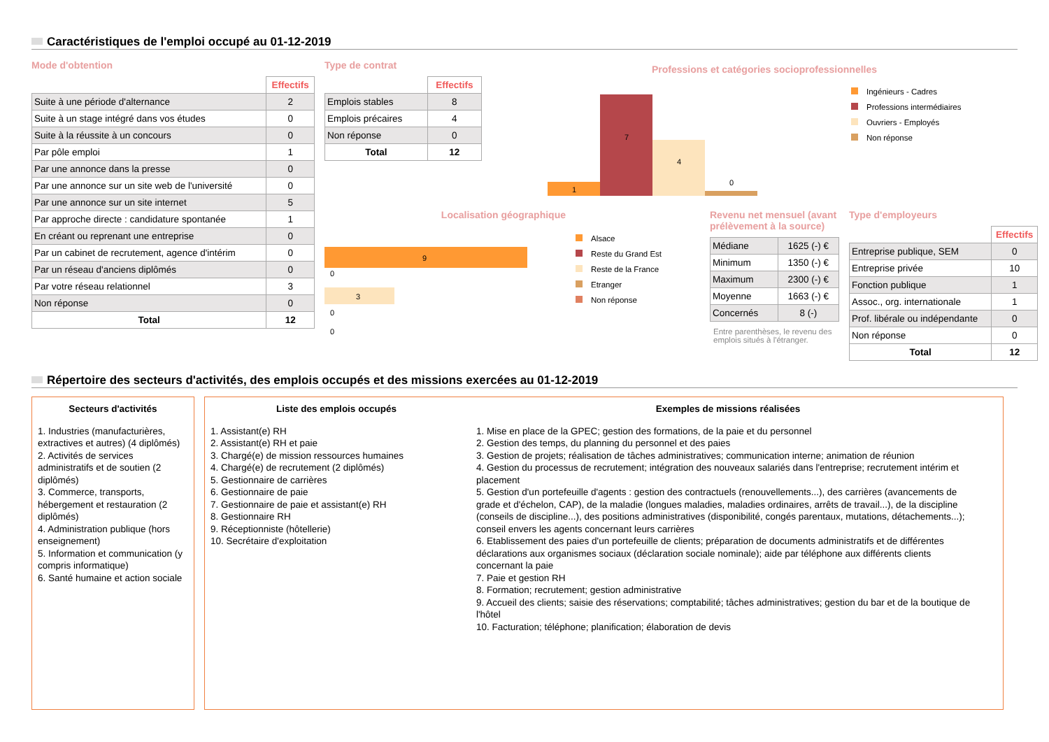Caractéristiques de l'emploi occupé au 01-12-2019
Mode d'obtention
| | Effectifs |
| Suite à une période d'alternance | 2 |
| Suite à un stage intégré dans vos études | 0 |
| Suite à la réussite à un concours | 0 |
| Par pôle emploi | 1 |
| Par une annonce dans la presse | 0 |
| Par une annonce sur un site web de l'université | 0 |
| Par une annonce sur un site internet | 5 |
| Par approche directe : candidature spontanée | 1 |
| En créant ou reprenant une entreprise | 0 |
| Par un cabinet de recrutement, agence d'intérim | 0 |
| Par un réseau d'anciens diplômés | 0 |
| Par votre réseau relationnel | 3 |
| Non réponse | 0 |
| Total | 12 |
Type de contrat
| | Effectifs |
| Emplois stables | 8 |
| Emplois précaires | 4 |
| Non réponse | 0 |
| Total | 12 |
Professions et catégories socioprofessionnelles
1
7
4
0
Ingénieurs - Cadres
Professions intermédiaires
Ouvriers - Employés
Non réponse
Localisation géographique
9
0
3
0
0
Alsace
Reste du Grand Est
Reste de la France
Etranger
Non réponse
Revenu net mensuel (avant prélèvement à la source)
| Médiane | 1625 (-) € |
| Minimum | 1350 (-) € |
| Maximum | 2300 (-) € |
| Moyenne | 1663 (-) € |
| Concernés | 8 (-) |
Entre parenthèses, le revenu des emplois situés à l'étranger.
Type d'employeurs
| | Effectifs |
| Entreprise publique, SEM | 0 |
| Entreprise privée | 10 |
| Fonction publique | 1 |
| Assoc., org. internationale | 1 |
| Prof. libérale ou indépendante | 0 |
| Non réponse | 0 |
| Total | 12 |
Répertoire des secteurs d'activités, des emplois occupés et des missions exercées au 01-12-2019
Secteurs d'activités
1. Industries (manufacturières, extractives et autres) (4 diplômés)
2. Activités de services administratifs et de soutien (2 diplômés)
3. Commerce, transports, hébergement et restauration (2 diplômés)
4. Administration publique (hors enseignement)
5. Information et communication (y compris informatique)
6. Santé humaine et action sociale
Liste des emplois occupés
1. Assistant(e) RH
2. Assistant(e) RH et paie
3. Chargé(e) de mission ressources humaines
4. Chargé(e) de recrutement (2 diplômés)
5. Gestionnaire de carrières
6. Gestionnaire de paie
7. Gestionnaire de paie et assistant(e) RH
8. Gestionnaire RH
9. Réceptionniste (hôtellerie)
10. Secrétaire d'exploitation
Exemples de missions réalisées
1. Mise en place de la GPEC; gestion des formations, de la paie et du personnel
2. Gestion des temps, du planning du personnel et des paies
3. Gestion de projets; réalisation de tâches administratives; communication interne; animation de réunion
4. Gestion du processus de recrutement; intégration des nouveaux salariés dans l'entreprise; recrutement intérim et placement
5. Gestion d'un portefeuille d'agents : gestion des contractuels (renouvellements...), des carrières (avancements de grade et d'échelon, CAP), de la maladie (longues maladies, maladies ordinaires, arrêts de travail...), de la discipline (conseils de discipline...), des positions administratives (disponibilité, congés parentaux, mutations, détachements...); conseil envers les agents concernant leurs carrières
6. Etablissement des paies d'un portefeuille de clients; préparation de documents administratifs et de différentes déclarations aux organismes sociaux (déclaration sociale nominale); aide par téléphone aux différents clients concernant la paie
7. Paie et gestion RH
8. Formation; recrutement; gestion administrative
9. Accueil des clients; saisie des réservations; comptabilité; tâches administratives; gestion du bar et de la boutique de l'hôtel
10. Facturation; téléphone; planification; élaboration de devis